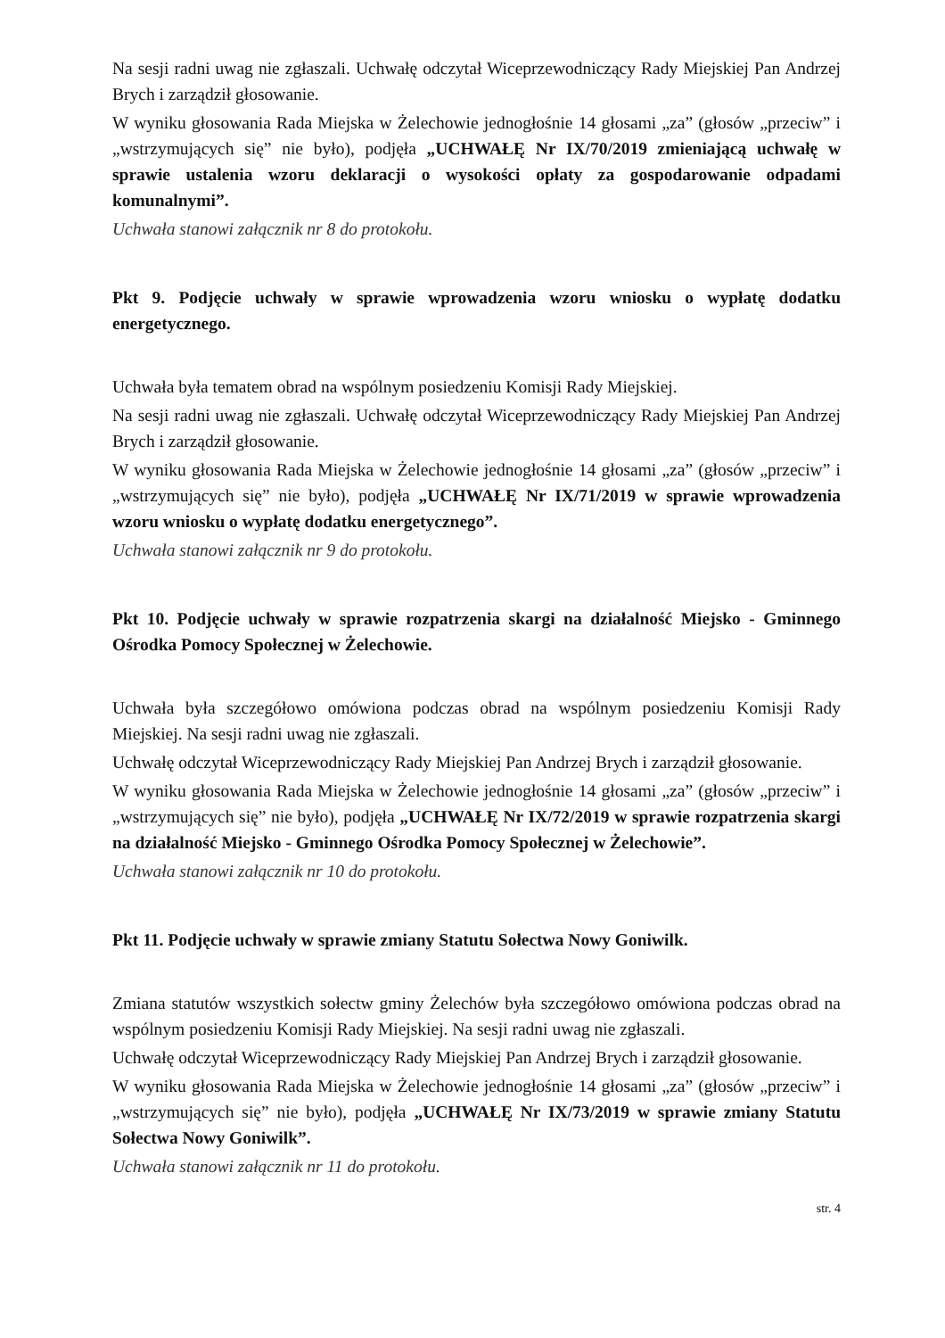Na sesji radni uwag nie zgłaszali. Uchwałę odczytał Wiceprzewodniczący Rady Miejskiej Pan Andrzej Brych i zarządził głosowanie.
W wyniku głosowania Rada Miejska w Żelechowie jednogłośnie 14 głosami „za” (głosów „przeciw” i „wstrzymujących się” nie było), podjęła „UCHWAŁĘ Nr IX/70/2019 zmieniającą uchwałę w sprawie ustalenia wzoru deklaracji o wysokości opłaty za gospodarowanie odpadami komunalnymi”.
Uchwała stanowi załącznik nr 8 do protokołu.
Pkt 9. Podjęcie uchwały w sprawie wprowadzenia wzoru wniosku o wypłatę dodatku energetycznego.
Uchwała była tematem obrad na wspólnym posiedzeniu Komisji Rady Miejskiej.
Na sesji radni uwag nie zgłaszali. Uchwałę odczytał Wiceprzewodniczący Rady Miejskiej Pan Andrzej Brych i zarządził głosowanie.
W wyniku głosowania Rada Miejska w Żelechowie jednogłośnie 14 głosami „za” (głosów „przeciw” i „wstrzymujących się” nie było), podjęła „UCHWAŁĘ Nr IX/71/2019 w sprawie wprowadzenia wzoru wniosku o wypłatę dodatku energetycznego”.
Uchwała stanowi załącznik nr 9 do protokołu.
Pkt 10. Podjęcie uchwały w sprawie rozpatrzenia skargi na działalność Miejsko - Gminnego Ośrodka Pomocy Społecznej w Żelechowie.
Uchwała była szczegółowo omówiona podczas obrad na wspólnym posiedzeniu Komisji Rady Miejskiej. Na sesji radni uwag nie zgłaszali.
Uchwałę odczytał Wiceprzewodniczący Rady Miejskiej Pan Andrzej Brych i zarządził głosowanie.
W wyniku głosowania Rada Miejska w Żelechowie jednogłośnie 14 głosami „za” (głosów „przeciw” i „wstrzymujących się” nie było), podjęła „UCHWAŁĘ Nr IX/72/2019 w sprawie rozpatrzenia skargi na działalność Miejsko - Gminnego Ośrodka Pomocy Społecznej w Żelechowie”.
Uchwała stanowi załącznik nr 10 do protokołu.
Pkt 11. Podjęcie uchwały w sprawie zmiany Statutu Sołectwa Nowy Goniwilk.
Zmiana statutów wszystkich sołectw gminy Żelechów była szczegółowo omówiona podczas obrad na wspólnym posiedzeniu Komisji Rady Miejskiej. Na sesji radni uwag nie zgłaszali.
Uchwałę odczytał Wiceprzewodniczący Rady Miejskiej Pan Andrzej Brych i zarządził głosowanie.
W wyniku głosowania Rada Miejska w Żelechowie jednogłośnie 14 głosami „za” (głosów „przeciw” i „wstrzymujących się” nie było), podjęła „UCHWAŁĘ Nr IX/73/2019 w sprawie zmiany Statutu Sołectwa Nowy Goniwilk”.
Uchwała stanowi załącznik nr 11 do protokołu.
str. 4